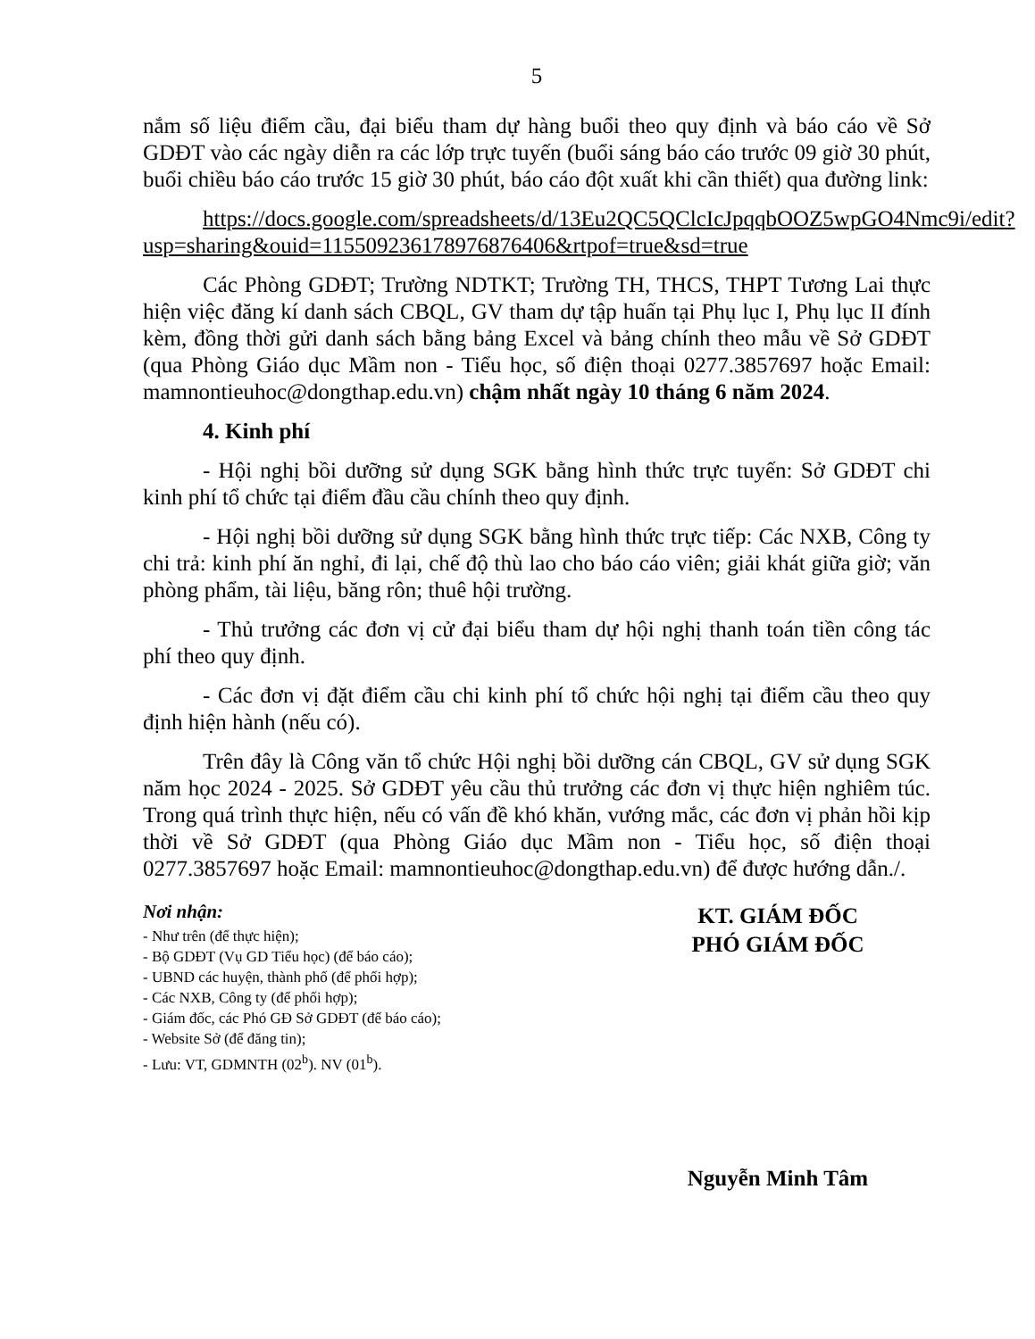5
nắm số liệu điểm cầu, đại biểu tham dự hàng buổi theo quy định và báo cáo về Sở GDĐT vào các ngày diễn ra các lớp trực tuyến (buổi sáng báo cáo trước 09 giờ 30 phút, buổi chiều báo cáo trước 15 giờ 30 phút, báo cáo đột xuất khi cần thiết) qua đường link:
https://docs.google.com/spreadsheets/d/13Eu2QC5QClcIcJpqqbOOZ5wpGO4Nmc9i/edit?usp=sharing&ouid=115509236178976876406&rtpof=true&sd=true
Các Phòng GDĐT; Trường NDTKT; Trường TH, THCS, THPT Tương Lai thực hiện việc đăng kí danh sách CBQL, GV tham dự tập huấn tại Phụ lục I, Phụ lục II đính kèm, đồng thời gửi danh sách bằng bảng Excel và bảng chính theo mẫu về Sở GDĐT (qua Phòng Giáo dục Mầm non - Tiểu học, số điện thoại 0277.3857697 hoặc Email: mamnontieuhoc@dongthap.edu.vn) chậm nhất ngày 10 tháng 6 năm 2024.
4. Kinh phí
- Hội nghị bồi dưỡng sử dụng SGK bằng hình thức trực tuyến: Sở GDĐT chi kinh phí tổ chức tại điểm đầu cầu chính theo quy định.
- Hội nghị bồi dưỡng sử dụng SGK bằng hình thức trực tiếp: Các NXB, Công ty chi trả: kinh phí ăn nghỉ, đi lại, chế độ thù lao cho báo cáo viên; giải khát giữa giờ; văn phòng phẩm, tài liệu, băng rôn; thuê hội trường.
- Thủ trưởng các đơn vị cử đại biểu tham dự hội nghị thanh toán tiền công tác phí theo quy định.
- Các đơn vị đặt điểm cầu chi kinh phí tổ chức hội nghị tại điểm cầu theo quy định hiện hành (nếu có).
Trên đây là Công văn tổ chức Hội nghị bồi dưỡng cán CBQL, GV sử dụng SGK năm học 2024 - 2025. Sở GDĐT yêu cầu thủ trưởng các đơn vị thực hiện nghiêm túc. Trong quá trình thực hiện, nếu có vấn đề khó khăn, vướng mắc, các đơn vị phản hồi kịp thời về Sở GDĐT (qua Phòng Giáo dục Mầm non - Tiểu học, số điện thoại 0277.3857697 hoặc Email: mamnontieuhoc@dongthap.edu.vn) để được hướng dẫn./.
Nơi nhận:
- Như trên (để thực hiện);
- Bộ GDĐT (Vụ GD Tiểu học) (để báo cáo);
- UBND các huyện, thành phố (để phối hợp);
- Các NXB, Công ty (để phối hợp);
- Giám đốc, các Phó GĐ Sở GDĐT (để báo cáo);
- Website Sở (để đăng tin);
- Lưu: VT, GDMNTH (02<sup>b</sup>). NV (01<sup>b</sup>).
KT. GIÁM ĐỐC
PHÓ GIÁM ĐỐC
Nguyễn Minh Tâm